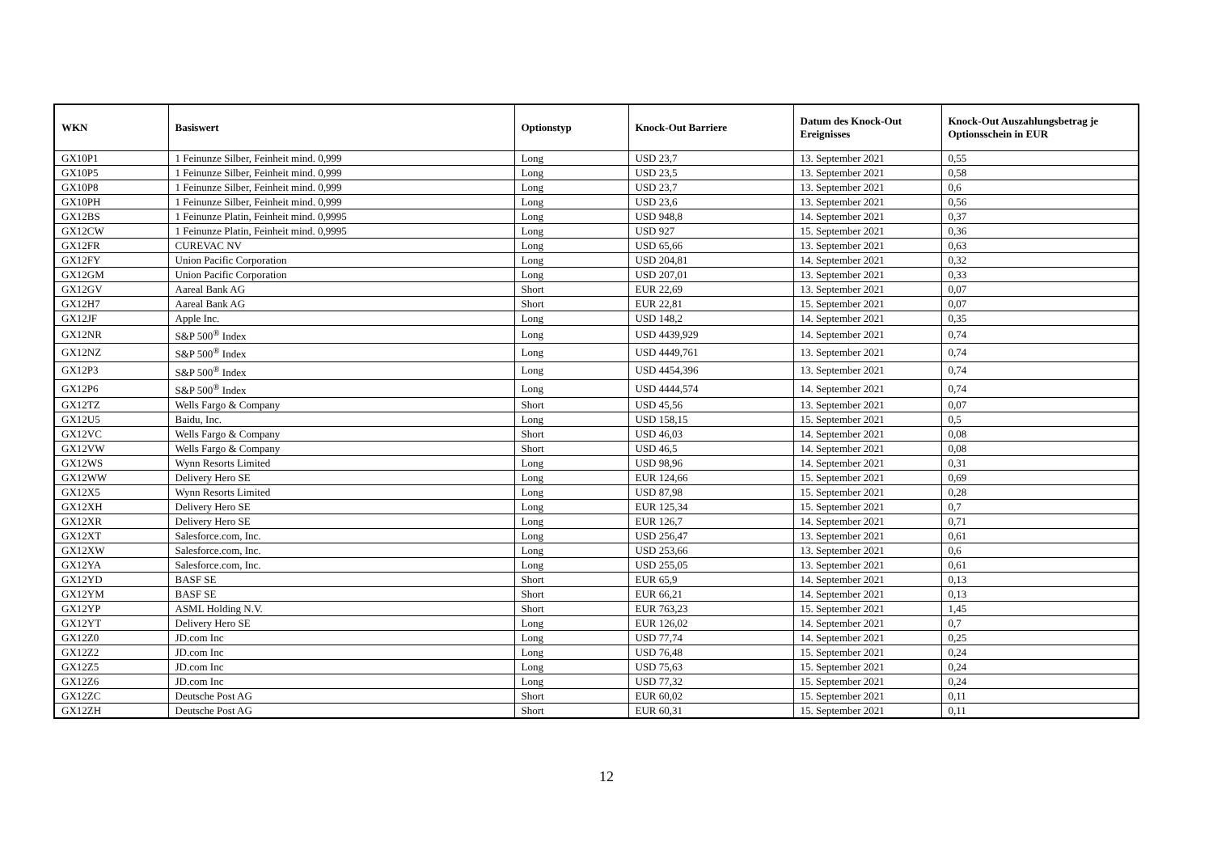| WKN | Basiswert | Optionstyp | Knock-Out Barriere | Datum des Knock-Out Ereignisses | Knock-Out Auszahlungsbetrag je Optionsschein in EUR |
| --- | --- | --- | --- | --- | --- |
| GX10P1 | 1 Feinunze Silber, Feinheit mind. 0,999 | Long | USD 23,7 | 13. September 2021 | 0,55 |
| GX10P5 | 1 Feinunze Silber, Feinheit mind. 0,999 | Long | USD 23,5 | 13. September 2021 | 0,58 |
| GX10P8 | 1 Feinunze Silber, Feinheit mind. 0,999 | Long | USD 23,7 | 13. September 2021 | 0,6 |
| GX10PH | 1 Feinunze Silber, Feinheit mind. 0,999 | Long | USD 23,6 | 13. September 2021 | 0,56 |
| GX12BS | 1 Feinunze Platin, Feinheit mind. 0,9995 | Long | USD 948,8 | 14. September 2021 | 0,37 |
| GX12CW | 1 Feinunze Platin, Feinheit mind. 0,9995 | Long | USD 927 | 15. September 2021 | 0,36 |
| GX12FR | CUREVAC NV | Long | USD 65,66 | 13. September 2021 | 0,63 |
| GX12FY | Union Pacific Corporation | Long | USD 204,81 | 14. September 2021 | 0,32 |
| GX12GM | Union Pacific Corporation | Long | USD 207,01 | 13. September 2021 | 0,33 |
| GX12GV | Aareal Bank AG | Short | EUR 22,69 | 13. September 2021 | 0,07 |
| GX12H7 | Aareal Bank AG | Short | EUR 22,81 | 15. September 2021 | 0,07 |
| GX12JF | Apple Inc. | Long | USD 148,2 | 14. September 2021 | 0,35 |
| GX12NR | S&P 500<sup>®</sup> Index | Long | USD 4439,929 | 14. September 2021 | 0,74 |
| GX12NZ | S&P 500<sup>®</sup> Index | Long | USD 4449,761 | 13. September 2021 | 0,74 |
| GX12P3 | S&P 500<sup>®</sup> Index | Long | USD 4454,396 | 13. September 2021 | 0,74 |
| GX12P6 | S&P 500<sup>®</sup> Index | Long | USD 4444,574 | 14. September 2021 | 0,74 |
| GX12TZ | Wells Fargo & Company | Short | USD 45,56 | 13. September 2021 | 0,07 |
| GX12U5 | Baidu, Inc. | Long | USD 158,15 | 15. September 2021 | 0,5 |
| GX12VC | Wells Fargo & Company | Short | USD 46,03 | 14. September 2021 | 0,08 |
| GX12VW | Wells Fargo & Company | Short | USD 46,5 | 14. September 2021 | 0,08 |
| GX12WS | Wynn Resorts Limited | Long | USD 98,96 | 14. September 2021 | 0,31 |
| GX12WW | Delivery Hero SE | Long | EUR 124,66 | 15. September 2021 | 0,69 |
| GX12X5 | Wynn Resorts Limited | Long | USD 87,98 | 15. September 2021 | 0,28 |
| GX12XH | Delivery Hero SE | Long | EUR 125,34 | 15. September 2021 | 0,7 |
| GX12XR | Delivery Hero SE | Long | EUR 126,7 | 14. September 2021 | 0,71 |
| GX12XT | Salesforce.com, Inc. | Long | USD 256,47 | 13. September 2021 | 0,61 |
| GX12XW | Salesforce.com, Inc. | Long | USD 253,66 | 13. September 2021 | 0,6 |
| GX12YA | Salesforce.com, Inc. | Long | USD 255,05 | 13. September 2021 | 0,61 |
| GX12YD | BASF SE | Short | EUR 65,9 | 14. September 2021 | 0,13 |
| GX12YM | BASF SE | Short | EUR 66,21 | 14. September 2021 | 0,13 |
| GX12YP | ASML Holding N.V. | Short | EUR 763,23 | 15. September 2021 | 1,45 |
| GX12YT | Delivery Hero SE | Long | EUR 126,02 | 14. September 2021 | 0,7 |
| GX12Z0 | JD.com Inc | Long | USD 77,74 | 14. September 2021 | 0,25 |
| GX12Z2 | JD.com Inc | Long | USD 76,48 | 15. September 2021 | 0,24 |
| GX12Z5 | JD.com Inc | Long | USD 75,63 | 15. September 2021 | 0,24 |
| GX12Z6 | JD.com Inc | Long | USD 77,32 | 15. September 2021 | 0,24 |
| GX12ZC | Deutsche Post AG | Short | EUR 60,02 | 15. September 2021 | 0,11 |
| GX12ZH | Deutsche Post AG | Short | EUR 60,31 | 15. September 2021 | 0,11 |
12